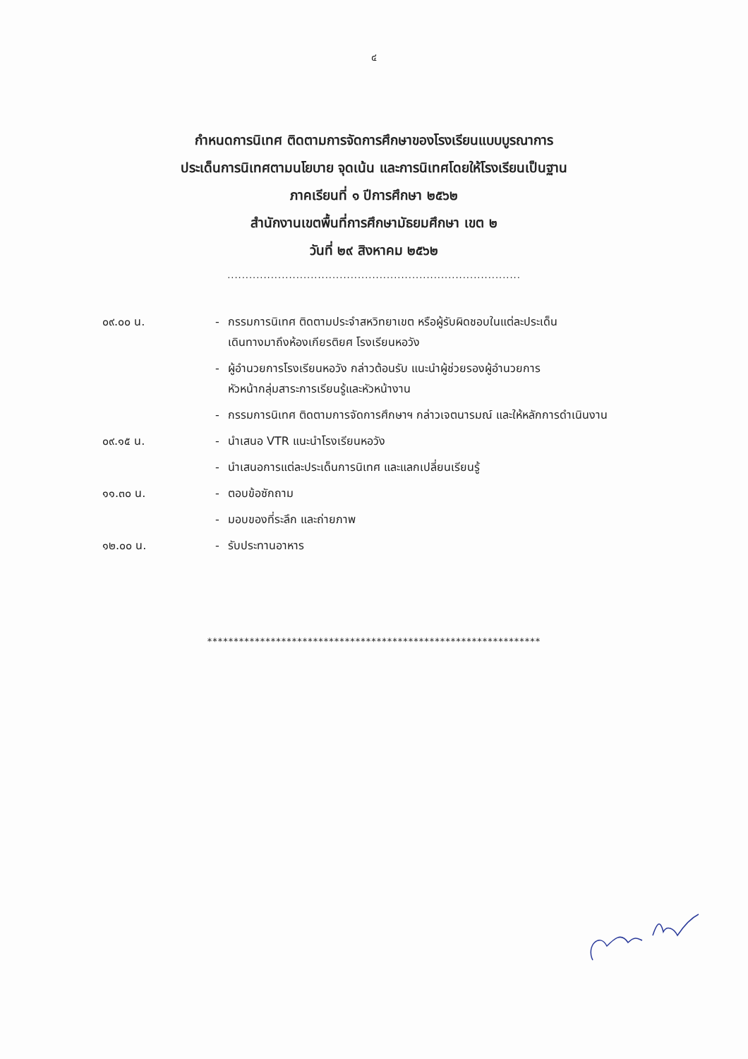๔
กำหนดการนิเทศ ติดตามการจัดการศึกษาของโรงเรียนแบบบูรณาการ
ประเด็นการนิเทศตามนโยบาย จุดเน้น และการนิเทศโดยให้โรงเรียนเป็นฐาน
ภาคเรียนที่ ๑ ปีการศึกษา ๒๕๖๒
สำนักงานเขตพื้นที่การศึกษามัธยมศึกษา เขต ๒
วันที่ ๒๙ สิงหาคม ๒๕๖๒
.................................................................................
| ๐๙.๐๐ น. | - | กรรมการนิเทศ ติดตามประจำสหวิทยาเขต หรือผู้รับผิดชอบในแต่ละประเด็น เดินทางมาถึงห้องเกียรติยศ โรงเรียนหอวัง |
| | - | ผู้อำนวยการโรงเรียนหอวัง กล่าวต้อนรับ แนะนำผู้ช่วยรองผู้อำนวยการ หัวหน้ากลุ่มสาระการเรียนรู้และหัวหน้างาน |
| | - | กรรมการนิเทศ ติดตามการจัดการศึกษาฯ กล่าวเจตนารมณ์ และให้หลักการดำเนินงาน |
| ๐๙.๑๕ น. | - | นำเสนอ VTR แนะนำโรงเรียนหอวัง |
| | - | นำเสนอการแต่ละประเด็นการนิเทศ และแลกเปลี่ยนเรียนรู้ |
| ๑๑.๓๐ น. | - | ตอบข้อซักถาม |
| | - | มอบของที่ระลึก และถ่ายภาพ |
| ๑๒.๐๐ น. | - | รับประทานอาหาร |
***************************************************************